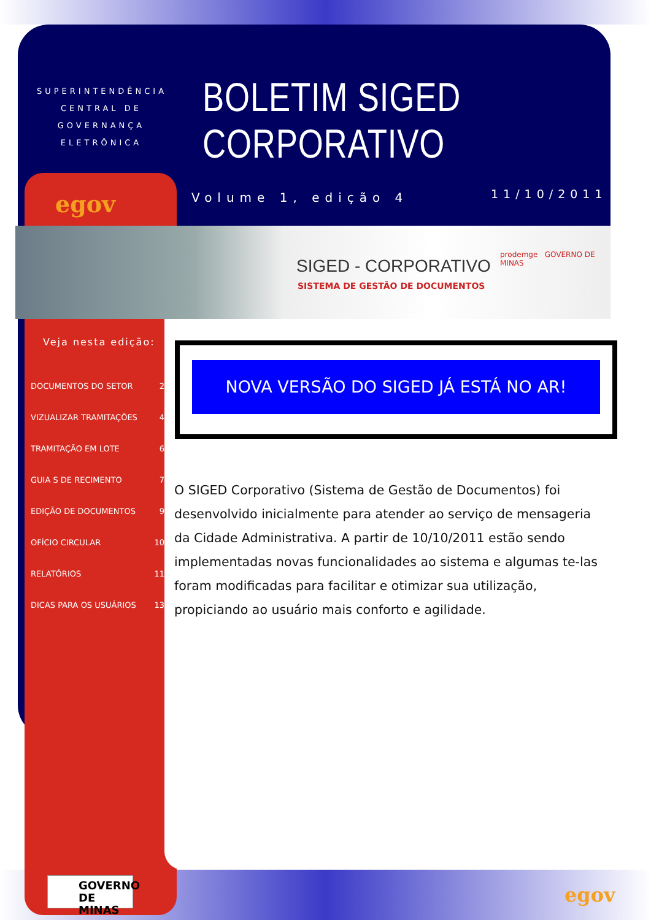SUPERINTENDÊNCIA CENTRAL DE GOVERNANÇA ELETRÔNICA
BOLETIM SIGED CORPORATIVO
egov Volume 1, edição 4 11/10/2011
SIGED - CORPORATIVO
SISTEMA DE GESTÃO DE DOCUMENTOS
prodemge GOVERNO DE MINAS
Veja nesta edição:
DOCUMENTOS DO SETOR 2
VIZUALIZAR TRAMITAÇÕES 4
TRAMITAÇÃO EM LOTE 6
GUIA S DE RECIMENTO 7
EDIÇÃO DE DOCUMENTOS 9
OFÍCIO CIRCULAR 10
RELATÓRIOS 11
DICAS PARA OS USUÁRIOS 13
NOVA VERSÃO DO SIGED JÁ ESTÁ NO AR!
O SIGED Corporativo (Sistema de Gestão de Documentos) foi desenvolvido inicialmente para atender ao serviço de mensageria da Cidade Administrativa. A partir de 10/10/2011 estão sendo implementadas novas funcionalidades ao sistema e algumas te-las foram modificadas para facilitar e otimizar sua utilização, propiciando ao usuário mais conforto e agilidade.
GOVERNO DE MINAS
egov